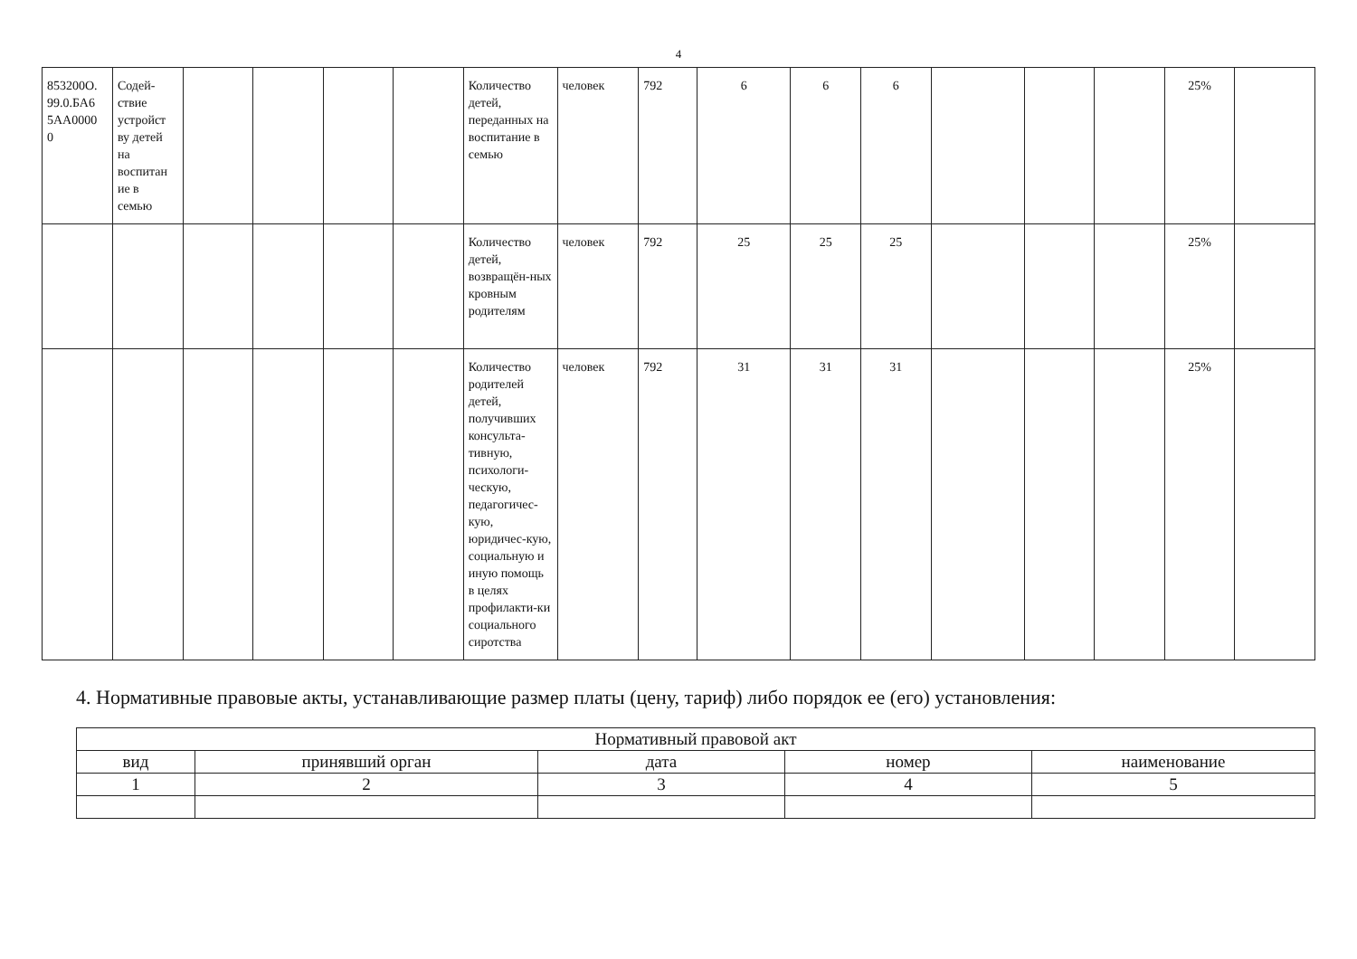4
| 853200О. 99.0.БА6 5АА0000 0 | Содей- ствие устройст ву детей на воспитан ие в семью | | | | | Количество детей, переданных на воспитание в семью | человек | 792 | 6 | 6 | 6 | | | | 25% | |
| | | | | | | Количество детей, возвращён-ных кровным родителям | человек | 792 | 25 | 25 | 25 | | | | 25% | |
| | | | | | | Количество родителей детей, получивших консульта-тивную, психологи-ческую, педагогичес-кую, юридичес-кую, социальную и иную помощь в целях профилакти-ки социального сиротства | человек | 792 | 31 | 31 | 31 | | | | 25% | |
4. Нормативные правовые акты, устанавливающие размер платы (цену, тариф) либо порядок ее (его) установления:
| Нормативный правовой акт | | | | |
| --- | --- | --- | --- | --- |
| вид | принявший орган | дата | номер | наименование |
| 1 | 2 | 3 | 4 | 5 |